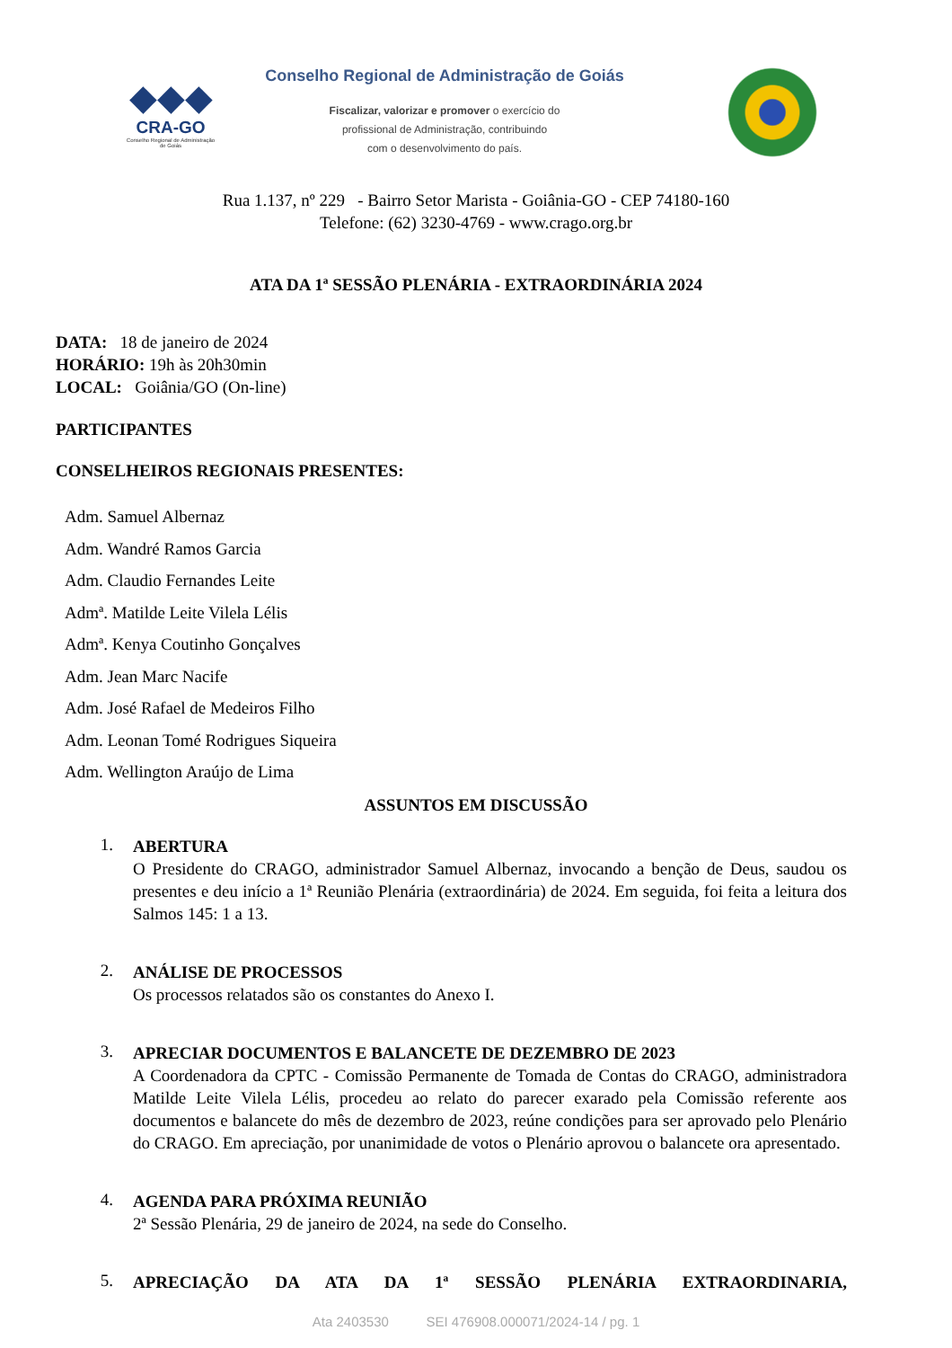◆◆◆
CRA-GO
Conselho Regional de Administração de Goiás
Conselho Regional de Administração de Goiás
Fiscalizar, valorizar e promover o exercício do
profissional de Administração, contribuindo
com o desenvolvimento do país.
Rua 1.137, nº 229 - Bairro Setor Marista - Goiânia-GO - CEP 74180-160
Telefone: (62) 3230-4769 - www.crago.org.br
ATA DA 1ª SESSÃO PLENÁRIA - EXTRAORDINÁRIA 2024
DATA: 18 de janeiro de 2024
HORÁRIO: 19h às 20h30min
LOCAL: Goiânia/GO (On-line)
PARTICIPANTES
CONSELHEIROS REGIONAIS PRESENTES:
Adm. Samuel Albernaz
Adm. Wandré Ramos Garcia
Adm. Claudio Fernandes Leite
Admª. Matilde Leite Vilela Lélis
Admª. Kenya Coutinho Gonçalves
Adm. Jean Marc Nacife
Adm. José Rafael de Medeiros Filho
Adm. Leonan Tomé Rodrigues Siqueira
Adm. Wellington Araújo de Lima
ASSUNTOS EM DISCUSSÃO
1.
ABERTURA
O Presidente do CRAGO, administrador Samuel Albernaz, invocando a benção de Deus, saudou os presentes e deu início a 1ª Reunião Plenária (extraordinária) de 2024. Em seguida, foi feita a leitura dos Salmos 145: 1 a 13.
2.
ANÁLISE DE PROCESSOS
Os processos relatados são os constantes do Anexo I.
3.
APRECIAR DOCUMENTOS E BALANCETE DE DEZEMBRO DE 2023
A Coordenadora da CPTC - Comissão Permanente de Tomada de Contas do CRAGO, administradora Matilde Leite Vilela Lélis, procedeu ao relato do parecer exarado pela Comissão referente aos documentos e balancete do mês de dezembro de 2023, reúne condições para ser aprovado pelo Plenário do CRAGO. Em apreciação, por unanimidade de votos o Plenário aprovou o balancete ora apresentado.
4.
AGENDA PARA PRÓXIMA REUNIÃO
2ª Sessão Plenária, 29 de janeiro de 2024, na sede do Conselho.
5.
APRECIAÇÃO DA ATA DA 1ª SESSÃO PLENÁRIA EXTRAORDINARIA,
Ata 2403530 SEI 476908.000071/2024-14 / pg. 1